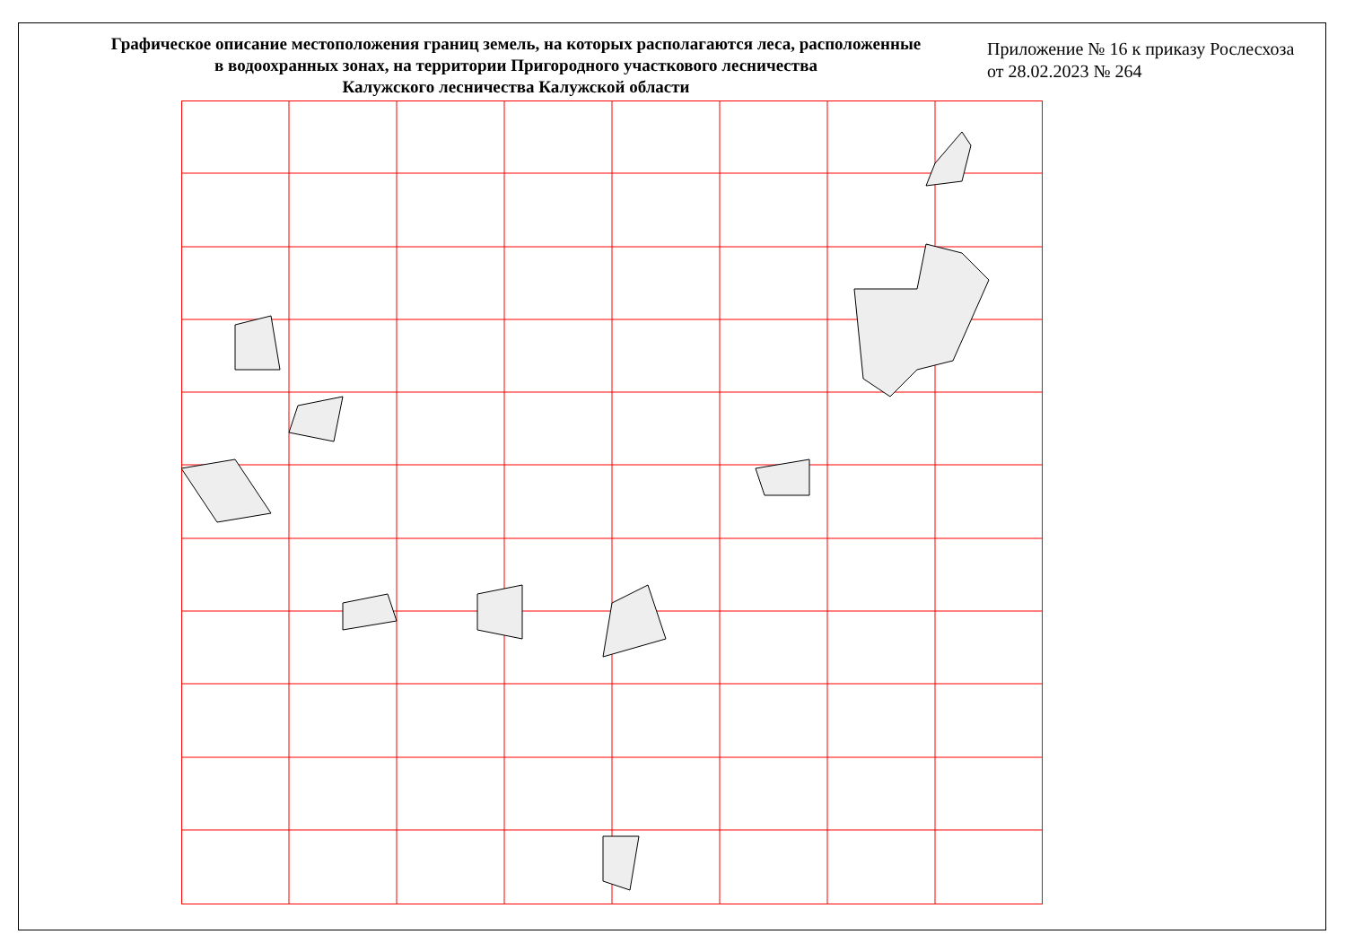Графическое описание местоположения границ земель, на которых располагаются леса, расположенные
в водоохранных зонах, на территории Пригородного участкового лесничества
Калужского лесничества Калужской области
Приложение № 16 к приказу Рослесхоза
от 28.02.2023 № 264